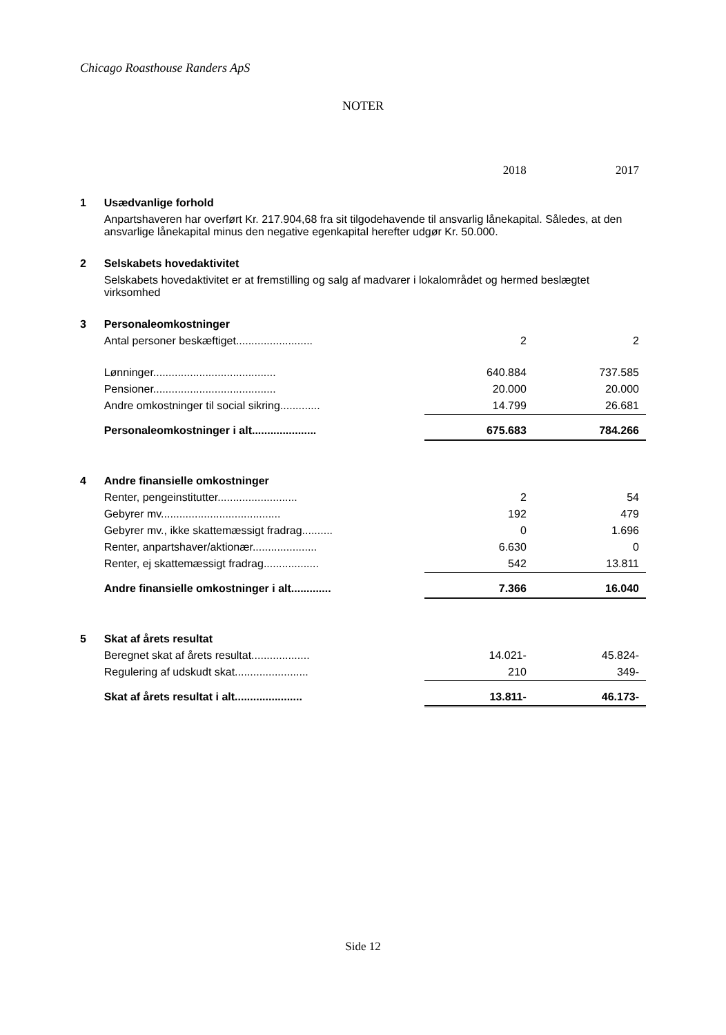Chicago Roasthouse Randers ApS
NOTER
| | | 2018 | 2017 |
| 1 | Usædvanlige forhold | | |
| | Anpartshaveren har overført Kr. 217.904,68 fra sit tilgodehavende til ansvarlig lånekapital. Således, at den ansvarlige lånekapital minus den negative egenkapital herefter udgør Kr. 50.000. | | |
| 2 | Selskabets hovedaktivitet | | |
| | Selskabets hovedaktivitet er at fremstilling og salg af madvarer i lokalområdet og hermed beslægtet virksomhed | | |
| 3 | Personaleomkostninger | | |
| | Antal personer beskæftiget......................... | 2 | 2 |
| | Lønninger........................................ | 640.884 | 737.585 |
| | Pensioner........................................ | 20.000 | 20.000 |
| | Andre omkostninger til social sikring............. | 14.799 | 26.681 |
| | Personaleomkostninger i alt..................... | 675.683 | 784.266 |
| 4 | Andre finansielle omkostninger | | |
| | Renter, pengeinstitutter.......................... | 2 | 54 |
| | Gebyrer mv....................................... | 192 | 479 |
| | Gebyrer mv., ikke skattemæssigt fradrag.......... | 0 | 1.696 |
| | Renter, anpartshaver/aktionær..................... | 6.630 | 0 |
| | Renter, ej skattemæssigt fradrag.................. | 542 | 13.811 |
| | Andre finansielle omkostninger i alt............. | 7.366 | 16.040 |
| 5 | Skat af årets resultat | | |
| | Beregnet skat af årets resultat................... | 14.021- | 45.824- |
| | Regulering af udskudt skat........................ | 210 | 349- |
| | Skat af årets resultat i alt...................... | 13.811- | 46.173- |
Side 12